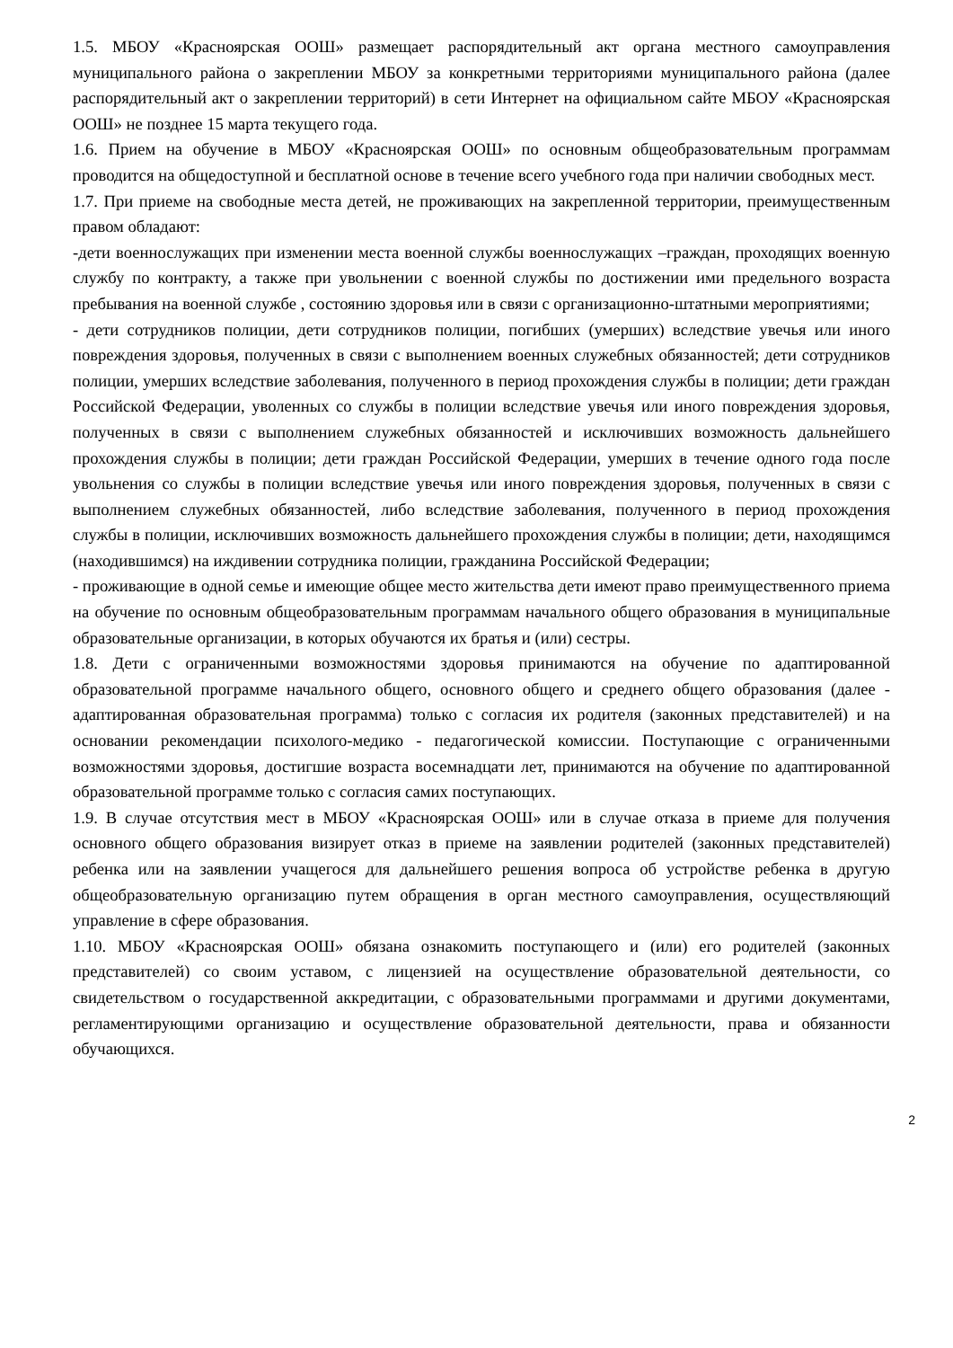1.5. МБОУ «Красноярская ООШ» размещает распорядительный акт органа местного самоуправления муниципального района о закреплении МБОУ за конкретными территориями муниципального района (далее распорядительный акт о закреплении территорий) в сети Интернет на официальном сайте МБОУ «Красноярская ООШ» не позднее 15 марта текущего года.
1.6. Прием на обучение в МБОУ «Красноярская ООШ» по основным общеобразовательным программам проводится на общедоступной и бесплатной основе в течение всего учебного года при наличии свободных мест.
1.7. При приеме на свободные места детей, не проживающих на закрепленной территории, преимущественным правом обладают:
-дети военнослужащих при изменении места военной службы военнослужащих –граждан, проходящих военную службу по контракту, а также при увольнении с военной службы по достижении ими предельного возраста пребывания на военной службе , состоянию здоровья или в связи с организационно-штатными мероприятиями;
- дети сотрудников полиции, дети сотрудников полиции, погибших (умерших) вследствие увечья или иного повреждения здоровья, полученных в связи с выполнением военных служебных обязанностей; дети сотрудников полиции, умерших вследствие заболевания, полученного в период прохождения службы в полиции; дети граждан Российской Федерации, уволенных со службы в полиции вследствие увечья или иного повреждения здоровья, полученных в связи с выполнением служебных обязанностей и исключивших возможность дальнейшего прохождения службы в полиции; дети граждан Российской Федерации, умерших в течение одного года после увольнения со службы в полиции вследствие увечья или иного повреждения здоровья, полученных в связи с выполнением служебных обязанностей, либо вследствие заболевания, полученного в период прохождения службы в полиции, исключивших возможность дальнейшего прохождения службы в полиции; дети, находящимся (находившимся) на иждивении сотрудника полиции, гражданина Российской Федерации;
- проживающие в одной семье и имеющие общее место жительства дети имеют право преимущественного приема на обучение по основным общеобразовательным программам начального общего образования в муниципальные образовательные организации, в которых обучаются их братья и (или) сестры.
1.8. Дети с ограниченными возможностями здоровья принимаются на обучение по адаптированной образовательной программе начального общего, основного общего и среднего общего образования (далее - адаптированная образовательная программа) только с согласия их родителя (законных представителей) и на основании рекомендации психолого-медико - педагогической комиссии. Поступающие с ограниченными возможностями здоровья, достигшие возраста восемнадцати лет, принимаются на обучение по адаптированной образовательной программе только с согласия самих поступающих.
1.9. В случае отсутствия мест в МБОУ «Красноярская ООШ» или в случае отказа в приеме для получения основного общего образования визирует отказ в приеме на заявлении родителей (законных представителей) ребенка или на заявлении учащегося для дальнейшего решения вопроса об устройстве ребенка в другую общеобразовательную организацию путем обращения в орган местного самоуправления, осуществляющий управление в сфере образования.
1.10. МБОУ «Красноярская ООШ» обязана ознакомить поступающего и (или) его родителей (законных представителей) со своим уставом, с лицензией на осуществление образовательной деятельности, со свидетельством о государственной аккредитации, с образовательными программами и другими документами, регламентирующими организацию и осуществление образовательной деятельности, права и обязанности обучающихся.
2